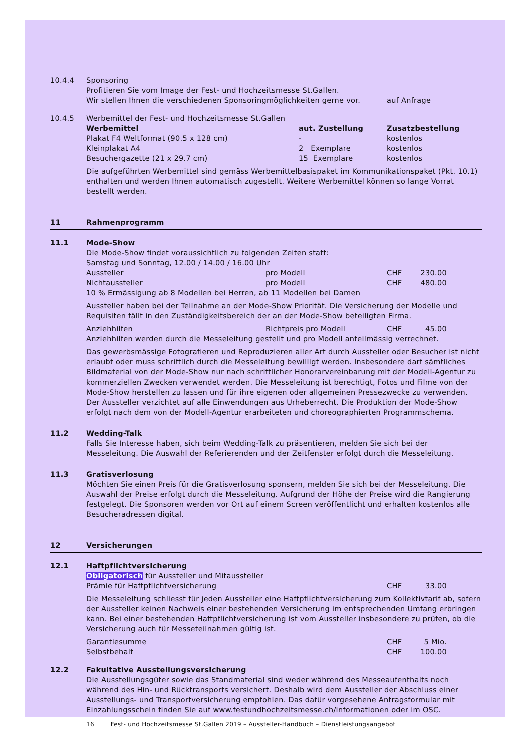10.4.4 Sponsoring
Profitieren Sie vom Image der Fest- und Hochzeitsmesse St.Gallen.
| Wir stellen Ihnen die verschiedenen Sponsoringmöglichkeiten gerne vor. | auf Anfrage |
10.4.5 Werbemittel der Fest- und Hochzeitsmesse St.Gallen
| Werbemittel | aut. Zustellung | Zusatzbestellung |
| --- | --- | --- |
| Plakat F4 Weltformat (90.5 x 128 cm) | - | kostenlos |
| Kleinplakat A4 | 2 Exemplare | kostenlos |
| Besuchergazette (21 x 29.7 cm) | 15 Exemplare | kostenlos |
Die aufgeführten Werbemittel sind gemäss Werbemittelbasispaket im Kommunikationspaket (Pkt. 10.1) enthalten und werden Ihnen automatisch zugestellt. Weitere Werbemittel können so lange Vorrat bestellt werden.
11 Rahmenprogramm
11.1 Mode-Show
Die Mode-Show findet voraussichtlich zu folgenden Zeiten statt:
Samstag und Sonntag, 12.00 / 14.00 / 16.00 Uhr
| Aussteller | pro Modell | CHF | 230.00 | |
| Nichtaussteller | pro Modell | CHF | 480.00 | |
10 % Ermässigung ab 8 Modellen bei Herren, ab 11 Modellen bei Damen
Aussteller haben bei der Teilnahme an der Mode-Show Priorität. Die Versicherung der Modelle und Requisiten fällt in den Zuständigkeitsbereich der an der Mode-Show beteiligten Firma.
| Anziehhilfen | Richtpreis pro Modell | CHF | 45.00 | |
Anziehhilfen werden durch die Messeleitung gestellt und pro Modell anteilmässig verrechnet.
Das gewerbsmässige Fotografieren und Reproduzieren aller Art durch Aussteller oder Besucher ist nicht erlaubt oder muss schriftlich durch die Messeleitung bewilligt werden. Insbesondere darf sämtliches Bildmaterial von der Mode-Show nur nach schriftlicher Honorarvereinbarung mit der Modell-Agentur zu kommerziellen Zwecken verwendet werden. Die Messeleitung ist berechtigt, Fotos und Filme von der Mode-Show herstellen zu lassen und für ihre eigenen oder allgemeinen Pressezwecke zu verwenden. Der Aussteller verzichtet auf alle Einwendungen aus Urheberrecht. Die Produktion der Mode-Show erfolgt nach dem von der Modell-Agentur erarbeiteten und choreographierten Programmschema.
11.2 Wedding-Talk
Falls Sie Interesse haben, sich beim Wedding-Talk zu präsentieren, melden Sie sich bei der Messeleitung. Die Auswahl der Referierenden und der Zeitfenster erfolgt durch die Messeleitung.
11.3 Gratisverlosung
Möchten Sie einen Preis für die Gratisverlosung sponsern, melden Sie sich bei der Messeleitung. Die Auswahl der Preise erfolgt durch die Messeleitung. Aufgrund der Höhe der Preise wird die Rangierung festgelegt. Die Sponsoren werden vor Ort auf einem Screen veröffentlicht und erhalten kostenlos alle Besucheradressen digital.
12 Versicherungen
12.1 Haftpflichtversicherung
Obligatorisch für Aussteller und Mitaussteller
| Prämie für Haftpflichtversicherung | CHF | 33.00 | |
Die Messeleitung schliesst für jeden Aussteller eine Haftpflichtversicherung zum Kollektivtarif ab, sofern der Aussteller keinen Nachweis einer bestehenden Versicherung im entsprechenden Umfang erbringen kann. Bei einer bestehenden Haftpflichtversicherung ist vom Aussteller insbesondere zu prüfen, ob die Versicherung auch für Messeteilnahmen gültig ist.
| Garantiesumme | CHF | 5 Mio. | |
| Selbstbehalt | CHF | 100.00 | |
12.2 Fakultative Ausstellungsversicherung
Die Ausstellungsgüter sowie das Standmaterial sind weder während des Messeaufenthalts noch während des Hin- und Rücktransports versichert. Deshalb wird dem Aussteller der Abschluss einer Ausstellungs- und Transportversicherung empfohlen. Das dafür vorgesehene Antragsformular mit Einzahlungsschein finden Sie auf www.festundhochzeitsmesse.ch/informationen oder im OSC.
16 Fest- und Hochzeitsmesse St.Gallen 2019 – Aussteller-Handbuch – Dienstleistungsangebot